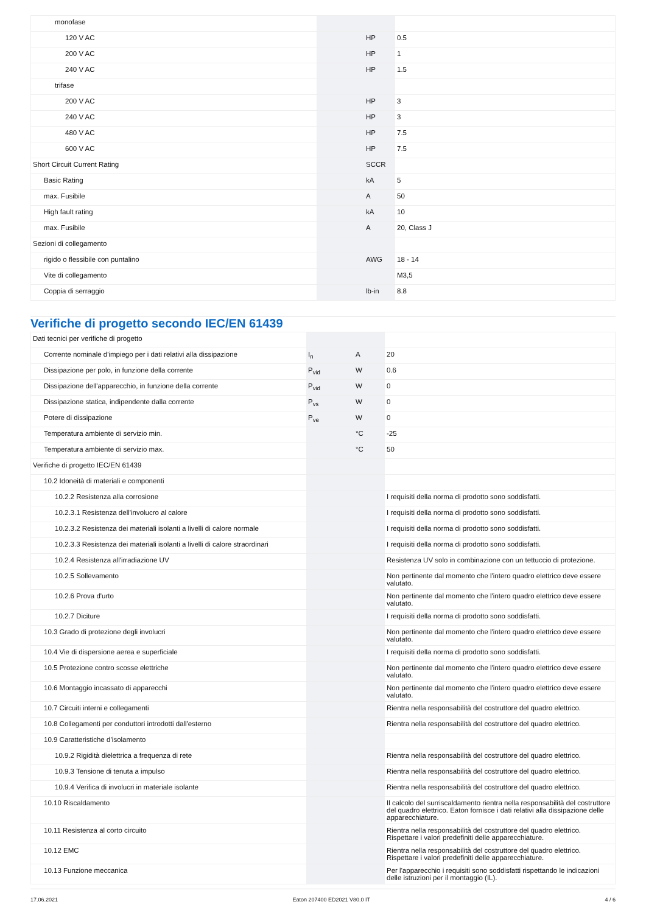| monofase | | | |
| 120 V AC | | HP | 0.5 |
| 200 V AC | | HP | 1 |
| 240 V AC | | HP | 1.5 |
| trifase | | | |
| 200 V AC | | HP | 3 |
| 240 V AC | | HP | 3 |
| 480 V AC | | HP | 7.5 |
| 600 V AC | | HP | 7.5 |
| Short Circuit Current Rating | | SCCR | |
| Basic Rating | | kA | 5 |
| max. Fusibile | | A | 50 |
| High fault rating | | kA | 10 |
| max. Fusibile | | A | 20, Class J |
| Sezioni di collegamento | | | |
| rigido o flessibile con puntalino | | AWG | 18 - 14 |
| Vite di collegamento | | | M3,5 |
| Coppia di serraggio | | lb-in | 8.8 |
Verifiche di progetto secondo IEC/EN 61439
| Dati tecnici per verifiche di progetto | | | |
| Corrente nominale d'impiego per i dati relativi alla dissipazione | I<sub>n</sub> | A | 20 |
| Dissipazione per polo, in funzione della corrente | P<sub>vid</sub> | W | 0.6 |
| Dissipazione dell'apparecchio, in funzione della corrente | P<sub>vid</sub> | W | 0 |
| Dissipazione statica, indipendente dalla corrente | P<sub>vs</sub> | W | 0 |
| Potere di dissipazione | P<sub>ve</sub> | W | 0 |
| Temperatura ambiente di servizio min. | | °C | -25 |
| Temperatura ambiente di servizio max. | | °C | 50 |
| Verifiche di progetto IEC/EN 61439 | | | |
| 10.2 Idoneità di materiali e componenti | | | |
| 10.2.2 Resistenza alla corrosione | | | I requisiti della norma di prodotto sono soddisfatti. |
| 10.2.3.1 Resistenza dell'involucro al calore | | | I requisiti della norma di prodotto sono soddisfatti. |
| 10.2.3.2 Resistenza dei materiali isolanti a livelli di calore normale | | | I requisiti della norma di prodotto sono soddisfatti. |
| 10.2.3.3 Resistenza dei materiali isolanti a livelli di calore straordinari | | | I requisiti della norma di prodotto sono soddisfatti. |
| 10.2.4 Resistenza all'irradiazione UV | | | Resistenza UV solo in combinazione con un tettuccio di protezione. |
| 10.2.5 Sollevamento | | | Non pertinente dal momento che l'intero quadro elettrico deve essere valutato. |
| 10.2.6 Prova d'urto | | | Non pertinente dal momento che l'intero quadro elettrico deve essere valutato. |
| 10.2.7 Diciture | | | I requisiti della norma di prodotto sono soddisfatti. |
| 10.3 Grado di protezione degli involucri | | | Non pertinente dal momento che l'intero quadro elettrico deve essere valutato. |
| 10.4 Vie di dispersione aerea e superficiale | | | I requisiti della norma di prodotto sono soddisfatti. |
| 10.5 Protezione contro scosse elettriche | | | Non pertinente dal momento che l'intero quadro elettrico deve essere valutato. |
| 10.6 Montaggio incassato di apparecchi | | | Non pertinente dal momento che l'intero quadro elettrico deve essere valutato. |
| 10.7 Circuiti interni e collegamenti | | | Rientra nella responsabilità del costruttore del quadro elettrico. |
| 10.8 Collegamenti per conduttori introdotti dall'esterno | | | Rientra nella responsabilità del costruttore del quadro elettrico. |
| 10.9 Caratteristiche d’isolamento | | | |
| 10.9.2 Rigidità dielettrica a frequenza di rete | | | Rientra nella responsabilità del costruttore del quadro elettrico. |
| 10.9.3 Tensione di tenuta a impulso | | | Rientra nella responsabilità del costruttore del quadro elettrico. |
| 10.9.4 Verifica di involucri in materiale isolante | | | Rientra nella responsabilità del costruttore del quadro elettrico. |
| 10.10 Riscaldamento | | | Il calcolo del surriscaldamento rientra nella responsabilità del costruttore del quadro elettrico. Eaton fornisce i dati relativi alla dissipazione delle apparecchiature. |
| 10.11 Resistenza al corto circuito | | | Rientra nella responsabilità del costruttore del quadro elettrico. Rispettare i valori predefiniti delle apparecchiature. |
| 10.12 EMC | | | Rientra nella responsabilità del costruttore del quadro elettrico. Rispettare i valori predefiniti delle apparecchiature. |
| 10.13 Funzione meccanica | | | Per l'apparecchio i requisiti sono soddisfatti rispettando le indicazioni delle istruzioni per il montaggio (IL). |
17.06.2021 Eaton 207400 ED2021 V80.0 IT 4 / 6